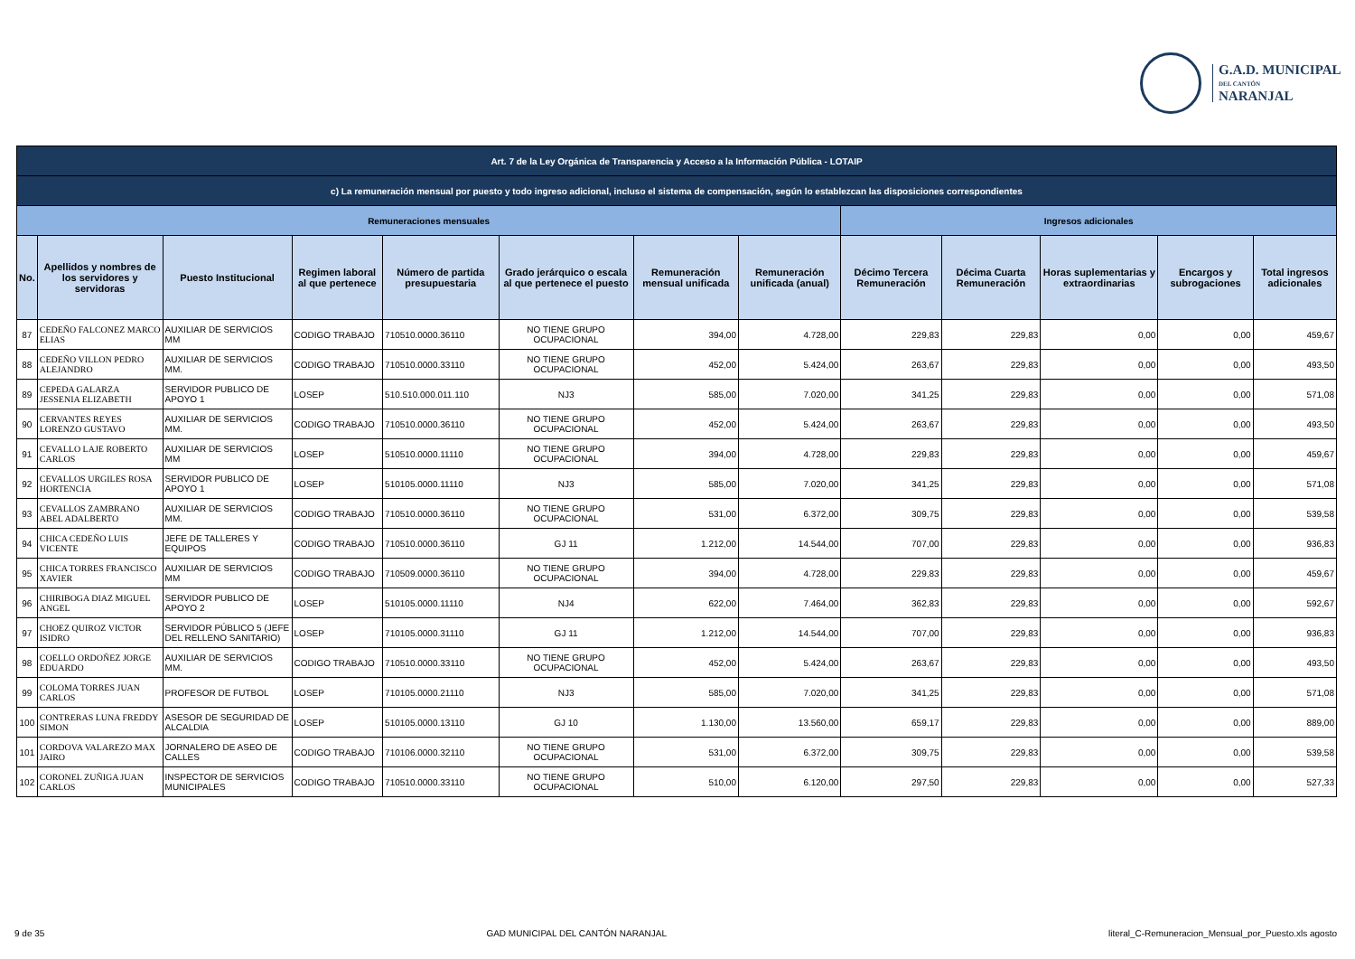G.A.D. MUNICIPAL
DEL CANTÓN
NARANJAL
| Art. 7 de la Ley Orgánica de Transparencia y Acceso a la Información Pública - LOTAIP | | | | | | | | | | | | |
| c) La remuneración mensual por puesto y todo ingreso adicional, incluso el sistema de compensación, según lo establezcan las disposiciones correspondientes | | | | | | | | | | | | |
| Remuneraciones mensuales | | | | | | | | Ingresos adicionales | | | | |
| No. | Apellidos y nombres de los servidores y servidoras | Puesto Institucional | Regimen laboral al que pertenece | Número de partida presupuestaria | Grado jerárquico o escala al que pertenece el puesto | Remuneración mensual unificada | Remuneración unificada (anual) | Décimo Tercera Remuneración | Décima Cuarta Remuneración | Horas suplementarias y extraordinarias | Encargos y subrogaciones | Total ingresos adicionales |
| 87 | CEDEÑO FALCONEZ MARCO ELIAS | AUXILIAR DE SERVICIOS MM | CODIGO TRABAJO | 710510.0000.36110 | NO TIENE GRUPO OCUPACIONAL | 394,00 | 4.728,00 | 229,83 | 229,83 | 0,00 | 0,00 | 459,67 |
| 88 | CEDEÑO VILLON PEDRO ALEJANDRO | AUXILIAR DE SERVICIOS MM. | CODIGO TRABAJO | 710510.0000.33110 | NO TIENE GRUPO OCUPACIONAL | 452,00 | 5.424,00 | 263,67 | 229,83 | 0,00 | 0,00 | 493,50 |
| 89 | CEPEDA GALARZA JESSENIA ELIZABETH | SERVIDOR PUBLICO DE APOYO 1 | LOSEP | 510.510.000.011.110 | NJ3 | 585,00 | 7.020,00 | 341,25 | 229,83 | 0,00 | 0,00 | 571,08 |
| 90 | CERVANTES REYES LORENZO GUSTAVO | AUXILIAR DE SERVICIOS MM. | CODIGO TRABAJO | 710510.0000.36110 | NO TIENE GRUPO OCUPACIONAL | 452,00 | 5.424,00 | 263,67 | 229,83 | 0,00 | 0,00 | 493,50 |
| 91 | CEVALLO LAJE ROBERTO CARLOS | AUXILIAR DE SERVICIOS MM | LOSEP | 510510.0000.11110 | NO TIENE GRUPO OCUPACIONAL | 394,00 | 4.728,00 | 229,83 | 229,83 | 0,00 | 0,00 | 459,67 |
| 92 | CEVALLOS URGILES ROSA HORTENCIA | SERVIDOR PUBLICO DE APOYO 1 | LOSEP | 510105.0000.11110 | NJ3 | 585,00 | 7.020,00 | 341,25 | 229,83 | 0,00 | 0,00 | 571,08 |
| 93 | CEVALLOS ZAMBRANO ABEL ADALBERTO | AUXILIAR DE SERVICIOS MM. | CODIGO TRABAJO | 710510.0000.36110 | NO TIENE GRUPO OCUPACIONAL | 531,00 | 6.372,00 | 309,75 | 229,83 | 0,00 | 0,00 | 539,58 |
| 94 | CHICA CEDEÑO LUIS VICENTE | JEFE DE TALLERES Y EQUIPOS | CODIGO TRABAJO | 710510.0000.36110 | GJ 11 | 1.212,00 | 14.544,00 | 707,00 | 229,83 | 0,00 | 0,00 | 936,83 |
| 95 | CHICA TORRES FRANCISCO XAVIER | AUXILIAR DE SERVICIOS MM | CODIGO TRABAJO | 710509.0000.36110 | NO TIENE GRUPO OCUPACIONAL | 394,00 | 4.728,00 | 229,83 | 229,83 | 0,00 | 0,00 | 459,67 |
| 96 | CHIRIBOGA DIAZ MIGUEL ANGEL | SERVIDOR PUBLICO DE APOYO 2 | LOSEP | 510105.0000.11110 | NJ4 | 622,00 | 7.464,00 | 362,83 | 229,83 | 0,00 | 0,00 | 592,67 |
| 97 | CHOEZ QUIROZ VICTOR ISIDRO | SERVIDOR PÚBLICO 5 (JEFE DEL RELLENO SANITARIO) | LOSEP | 710105.0000.31110 | GJ 11 | 1.212,00 | 14.544,00 | 707,00 | 229,83 | 0,00 | 0,00 | 936,83 |
| 98 | COELLO ORDOÑEZ JORGE EDUARDO | AUXILIAR DE SERVICIOS MM. | CODIGO TRABAJO | 710510.0000.33110 | NO TIENE GRUPO OCUPACIONAL | 452,00 | 5.424,00 | 263,67 | 229,83 | 0,00 | 0,00 | 493,50 |
| 99 | COLOMA TORRES JUAN CARLOS | PROFESOR DE FUTBOL | LOSEP | 710105.0000.21110 | NJ3 | 585,00 | 7.020,00 | 341,25 | 229,83 | 0,00 | 0,00 | 571,08 |
| 100 | CONTRERAS LUNA FREDDY SIMON | ASESOR DE SEGURIDAD DE ALCALDIA | LOSEP | 510105.0000.13110 | GJ 10 | 1.130,00 | 13.560,00 | 659,17 | 229,83 | 0,00 | 0,00 | 889,00 |
| 101 | CORDOVA VALAREZO MAX JAIRO | JORNALERO DE ASEO DE CALLES | CODIGO TRABAJO | 710106.0000.32110 | NO TIENE GRUPO OCUPACIONAL | 531,00 | 6.372,00 | 309,75 | 229,83 | 0,00 | 0,00 | 539,58 |
| 102 | CORONEL ZUÑIGA JUAN CARLOS | INSPECTOR DE SERVICIOS MUNICIPALES | CODIGO TRABAJO | 710510.0000.33110 | NO TIENE GRUPO OCUPACIONAL | 510,00 | 6.120,00 | 297,50 | 229,83 | 0,00 | 0,00 | 527,33 |
9 de 35 GAD MUNICIPAL DEL CANTÓN NARANJAL literal_C-Remuneracion_Mensual_por_Puesto.xls agosto